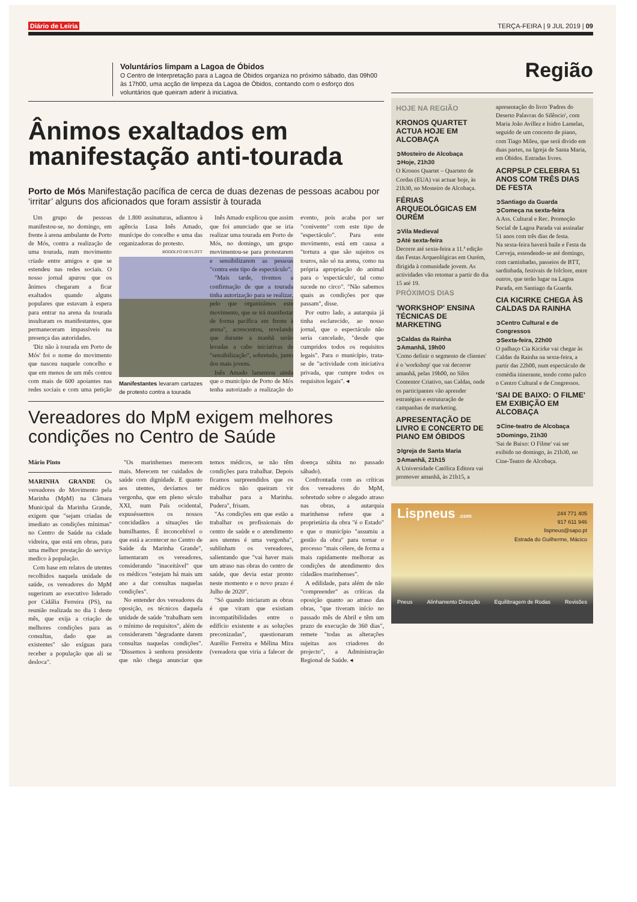Diário de Leiria TERÇA-FEIRA | 9 JUL 2019 | 09
Voluntários limpam a Lagoa de Óbidos
O Centro de Interpretação para a Lagoa de Óbidos organiza no próximo sábado, das 09h00 às 17h00, uma acção de limpeza da Lagoa de Óbidos, contando com o esforço dos voluntários que queiram aderir à iniciativa.
Ânimos exaltados em manifestação anti-tourada
Porto de Mós Manifestação pacífica de cerca de duas dezenas de pessoas acabou por ‘irritar’ alguns dos aficionados que foram assistir à tourada
Um grupo de pessoas manifestou-se, no domingo, em frente à arena ambulante de Porto de Mós, contra a realização de uma tourada, num movimento criado entre amigos e que se estendeu nas redes sociais. O nosso jornal apurou que os ânimos chegaram a ficar exaltados quando alguns populares que estavam à espera para entrar na arena da tourada insultaram os manifestantes, que permaneceram impassíveis na presença das autoridades.
'Diz não à tourada em Porto de Mós' foi o nome do movimento que nasceu naquele concelho e que em menos de um mês contou com mais de 600 apoiantes nas redes sociais e com uma petição de 1.800 assinaturas, adiantou à agência Lusa Inês Amado, munícipe do concelho e uma das organizadoras do protesto.
RODOLFO DEYLOTT
Manifestantes levaram cartazes de protesto contra a tourada
Inês Amado explicou que assim que foi anunciado que se iria realizar uma tourada em Porto de Mós, no domingo, um grupo movimentou-se para protestarem e sensibilizarem as pessoas "contra este tipo de espectáculo".
"Mais tarde, tivemos a confirmação de que a tourada tinha autorização para se realizar, pelo que organizámos este movimento, que se irá manifestar de forma pacífica em frente à arena", acrescentou, revelando que durante a manhã serão levadas a cabo iniciativas de "sensibilização", sobretudo, junto dos mais jovens.
Inês Amado lamentou ainda que o município de Porto de Mós tenha autorizado a realização do evento, pois acaba por ser "conivente" com este tipo de "espectáculo". Para este movimento, está em causa a "tortura a que são sujeitos os touros, não só na arena, como na própria apropriação do animal para o 'espectáculo', tal como sucede no circo". "Não sabemos quais as condições por que passam", disse.
Por outro lado, a autarquia já tinha esclarecido, ao nosso jornal, que o espectáculo não seria cancelado, "desde que cumpridos todos os requisitos legais". Para o município, trata-se de "actividade com iniciativa privada, que cumpre todos os requisitos legais". ◂
Vereadores do MpM exigem melhores condições no Centro de Saúde
Mário Pinto
MARINHA GRANDE Os vereadores do Movimento pela Marinha (MpM) na Câmara Municipal da Marinha Grande, exigem que "sejam criadas de imediato as condições mínimas" no Centro de Saúde na cidade vidreira, que está em obras, para uma melhor prestação do serviço medico à população.
Com base em relatos de utentes recolhidos naquela unidade de saúde, os vereadores do MpM sugeriram ao executivo liderado por Cidália Ferreira (PS), na reunião realizada no dia 1 deste mês, que exija a criação de melhores condições para as consultas, dado que as existentes" são exíguas para receber a população que ali se desloca".
"Os marinhenses merecem mais. Merecem ter cuidados de saúde com dignidade. E quanto aos utentes, devíamos ter vergonha, que em pleno século XXI, num País ocidental, expuséssemos os nossos concidadãos a situações tão humilhantes. É inconcebível o que está a acontecer no Centro de Saúde da Marinha Grande", lamentaram os vereadores, considerando "inaceitável" que os médicos "estejam há mais um ano a dar consultas naquelas condições".
No entender dos vereadores da oposição, os técnicos daquela unidade de saúde "trabalham sem o mínimo de requisitos", além de considerarem "degradante darem consultas naquelas condições". "Dissemos à senhora presidente que não chega anunciar que temos médicos, se não têm condições para trabalhar. Depois ficamos surpreendidos que os médicos não queiram vir trabalhar para a Marinha. Pudera", frisam.
"As condições em que estão a trabalhar os profissionais do centro de saúde e o atendimento aos utentes é uma vergonha", sublinham os vereadores, salientando que "vai haver mais um atraso nas obras do centro de saúde, que devia estar pronto neste momento e o novo prazo é Julho de 2020".
"Só quando iniciaram as obras é que viram que existiam incompatibilidades entre o edifício existente e as soluções preconizadas", questionaram Aurélio Ferreira e Mélina Mira (vereadora que viria a falecer de doença súbita no passado sábado).
Confrontada com as críticas dos vereadores do MpM, sobretudo sobre o alegado atraso nas obras, a autarquia marinhense refere que a proprietária da obra "é o Estado" e que o município "assumiu a gestão da obra" para tornar o processo "mais célere, de forma a mais rapidamente melhorar as condições de atendimento dos cidadãos marinhenses".
A edilidade, para além de não "compreender" as críticas da oposição quanto ao atraso das obras, "que tiveram início no passado mês de Abril e têm um prazo de execução de 360 dias", remete "todas as alterações sujeitas aos criadores do projecto", a Administração Regional de Saúde. ◂
Região
HOJE NA REGIÃO
KRONOS QUARTET ACTUA HOJE EM ALCOBAÇA
➲Mosteiro de Alcobaça
➲Hoje, 21h30
O Kronos Quartet – Quarteto de Cordas (EUA) vai actuar hoje, às 21h30, no Mosteiro de Alcobaça.
FÉRIAS ARQUEOLÓGICAS EM OURÉM
➲Vila Medieval
➲Até sexta-feira
Decorre até sexta-feira a 11.ª edição das Festas Arqueológicas em Ourém, dirigida à comunidade jovem. As actividades vão retomar a partir do dia 15 até 19.
PRÓXIMOS DIAS
'WORKSHOP' ENSINA TÉCNICAS DE MARKETING
➲Caldas da Rainha
➲Amanhã, 19h00
'Como definir o segmento de clientes' é o 'workshop' que vai decorrer amanhã, pelas 19h00, no Silos Contentor Criativo, nas Caldas, onde os participantes vão aprender estratégias e estruturação de campanhas de marketing.
APRESENTAÇÃO DE LIVRO E CONCERTO DE PIANO EM ÓBIDOS
➲Igreja de Santa Maria
➲Amanhã, 21h15
A Universidade Católica Editora vai promover amanhã, às 21h15, a apresentação do livro 'Padres do Deserto Palavras do Silêncio', com Maria João Avillez e Isidro Lamelas, seguido de um concerto de piano, com Tiago Mileu, que será divido em duas partes, na Igreja de Santa Maria, em Óbidos. Entradas livres.
ACRPSLP CELEBRA 51 ANOS COM TRÊS DIAS DE FESTA
➲Santiago da Guarda
➲Começa na sexta-feira
A Ass. Cultural e Rec. Promoção Social de Lagoa Parada vai assinalar 51 anos com três dias de festa.
Na sexta-feira haverá baile e Festa da Cerveja, estendendo-se até domingo, com caminhadas, passeios de BTT, sardinhada, festivais de folclore, entre outros, que terão lugar na Lagoa Parada, em Santiago da Guarda.
CIA KICIRKE CHEGA ÀS CALDAS DA RAINHA
➲Centro Cultural e de Congressos
➲Sexta-feira, 22h00
O palhaço Cia Kicirke vai chegar às Caldas da Rainha na sexta-feira, a partir das 22h00, num espectáculo de comédia itinerante, tendo como palco o Centro Cultural e de Congressos.
'SAI DE BAIXO: O FILME' EM EXIBIÇÃO EM ALCOBAÇA
➲Cine-teatro de Alcobaça
➲Domingo, 21h30
'Sai de Baixo: O Filme' vai ser exibido no domingo, às 21h30, no Cine-Teatro de Alcobaça.
Lispneus .com 244 771 405
917 611 946
lispneus@sapo.pt
Estrada do Guilherme, Mácico
Pneus Alinhamento Direcção Equilibragem de Rodas Revisões